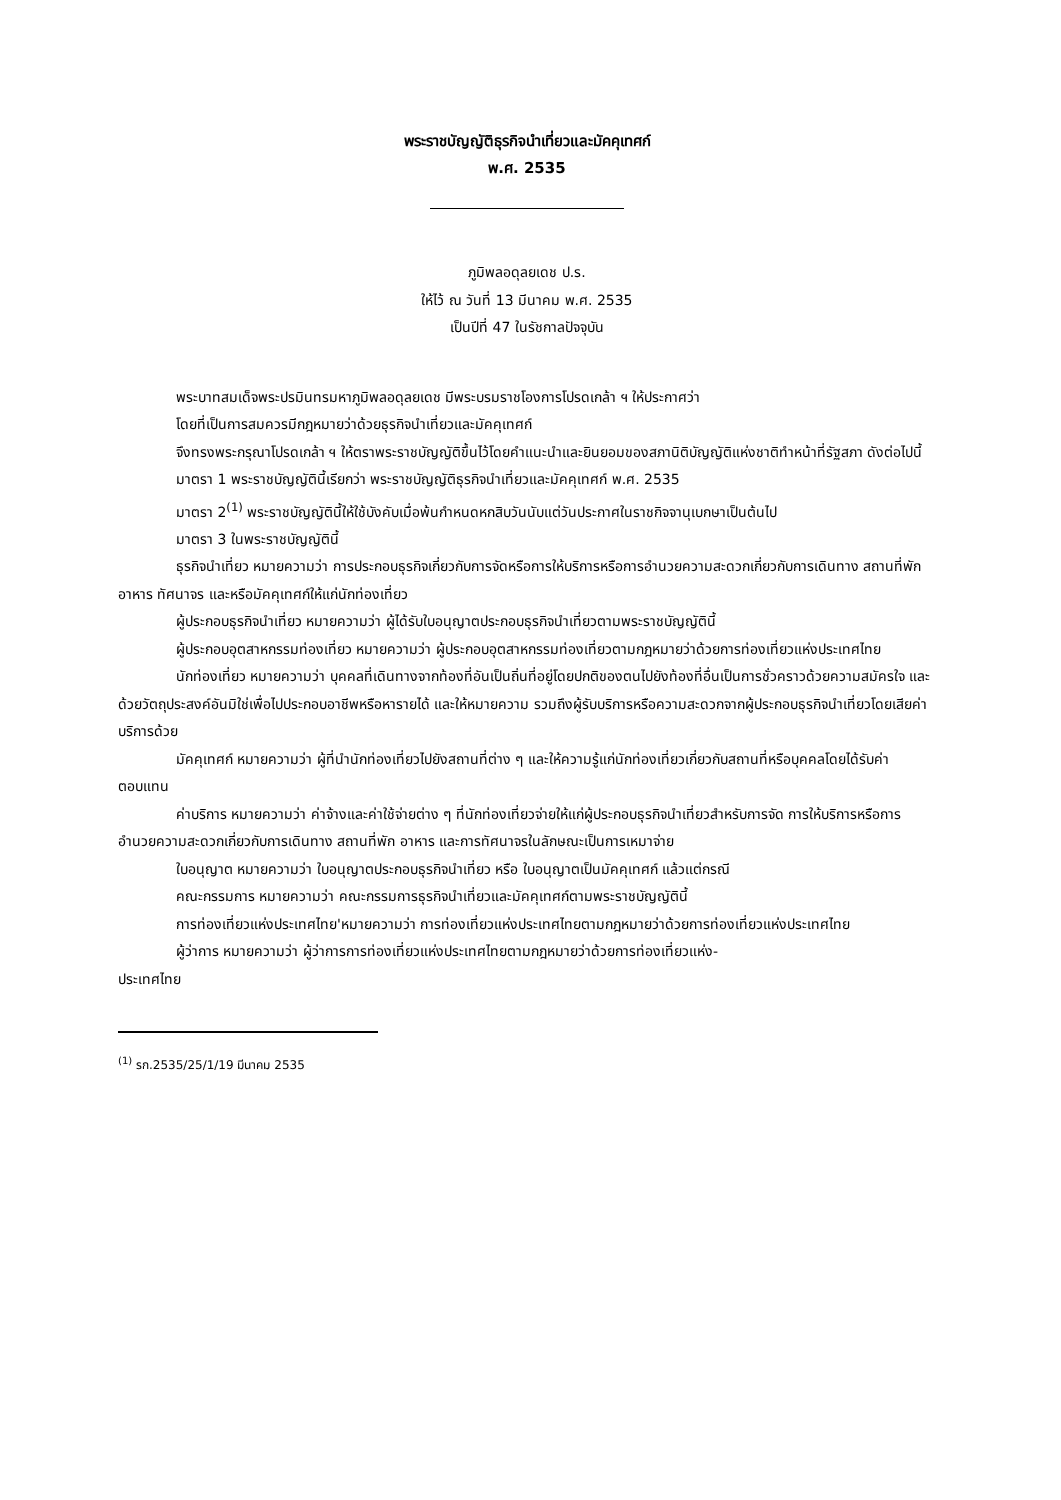พระราชบัญญัติธุรกิจนำเที่ยวและมัคคุเทศก์
พ.ศ. 2535
ภูมิพลอดุลยเดช ป.ร.
ให้ไว้ ณ วันที่ 13 มีนาคม พ.ศ. 2535
เป็นปีที่ 47 ในรัชกาลปัจจุบัน
พระบาทสมเด็จพระปรมินทรมหาภูมิพลอดุลยเดช มีพระบรมราชโองการโปรดเกล้า ฯ ให้ประกาศว่า
โดยที่เป็นการสมควรมีกฎหมายว่าด้วยธุรกิจนำเที่ยวและมัคคุเทศก์
จึงทรงพระกรุณาโปรดเกล้า ฯ ให้ตราพระราชบัญญัติขึ้นไว้โดยคำแนะนำและยินยอมของสภานิติบัญญัติแห่งชาติทำหน้าที่รัฐสภา ดังต่อไปนี้
มาตรา 1 พระราชบัญญัตินี้เรียกว่า พระราชบัญญัติธุรกิจนำเที่ยวและมัคคุเทศก์ พ.ศ. 2535
มาตรา 2<sup>(1)</sup> พระราชบัญญัตินี้ให้ใช้บังคับเมื่อพ้นกำหนดหกสิบวันนับแต่วันประกาศในราชกิจจานุเบกษาเป็นต้นไป
มาตรา 3 ในพระราชบัญญัตินี้
ธุรกิจนำเที่ยว หมายความว่า การประกอบธุรกิจเกี่ยวกับการจัดหรือการให้บริการหรือการอำนวยความสะดวกเกี่ยวกับการเดินทาง สถานที่พักอาหาร ทัศนาจร และหรือมัคคุเทศก์ให้แก่นักท่องเที่ยว
ผู้ประกอบธุรกิจนำเที่ยว หมายความว่า ผู้ได้รับใบอนุญาตประกอบธุรกิจนำเที่ยวตามพระราชบัญญัตินี้
ผู้ประกอบอุตสาหกรรมท่องเที่ยว หมายความว่า ผู้ประกอบอุตสาหกรรมท่องเที่ยวตามกฎหมายว่าด้วยการท่องเที่ยวแห่งประเทศไทย
นักท่องเที่ยว หมายความว่า บุคคลที่เดินทางจากท้องที่อันเป็นถิ่นที่อยู่โดยปกติของตนไปยังท้องที่อื่นเป็นการชั่วคราวด้วยความสมัครใจ และด้วยวัตถุประสงค์อันมิใช่เพื่อไปประกอบอาชีพหรือหารายได้ และให้หมายความ รวมถึงผู้รับบริการหรือความสะดวกจากผู้ประกอบธุรกิจนำเที่ยวโดยเสียค่าบริการด้วย
มัคคุเทศก์ หมายความว่า ผู้ที่นำนักท่องเที่ยวไปยังสถานที่ต่าง ๆ และให้ความรู้แก่นักท่องเที่ยวเกี่ยวกับสถานที่หรือบุคคลโดยได้รับค่าตอบแทน
ค่าบริการ หมายความว่า ค่าจ้างและค่าใช้จ่ายต่าง ๆ ที่นักท่องเที่ยวจ่ายให้แก่ผู้ประกอบธุรกิจนำเที่ยวสำหรับการจัด การให้บริการหรือการอำนวยความสะดวกเกี่ยวกับการเดินทาง สถานที่พัก อาหาร และการทัศนาจรในลักษณะเป็นการเหมาจ่าย
ใบอนุญาต หมายความว่า ใบอนุญาตประกอบธุรกิจนำเที่ยว หรือ ใบอนุญาตเป็นมัคคุเทศก์ แล้วแต่กรณี
คณะกรรมการ หมายความว่า คณะกรรมการธุรกิจนำเที่ยวและมัคคุเทศก์ตามพระราชบัญญัตินี้
การท่องเที่ยวแห่งประเทศไทย'หมายความว่า การท่องเที่ยวแห่งประเทศไทยตามกฎหมายว่าด้วยการท่องเที่ยวแห่งประเทศไทย
ผู้ว่าการ หมายความว่า ผู้ว่าการการท่องเที่ยวแห่งประเทศไทยตามกฎหมายว่าด้วยการท่องเที่ยวแห่ง-
ประเทศไทย
<sup>(1)</sup> รก.2535/25/1/19 มีนาคม 2535